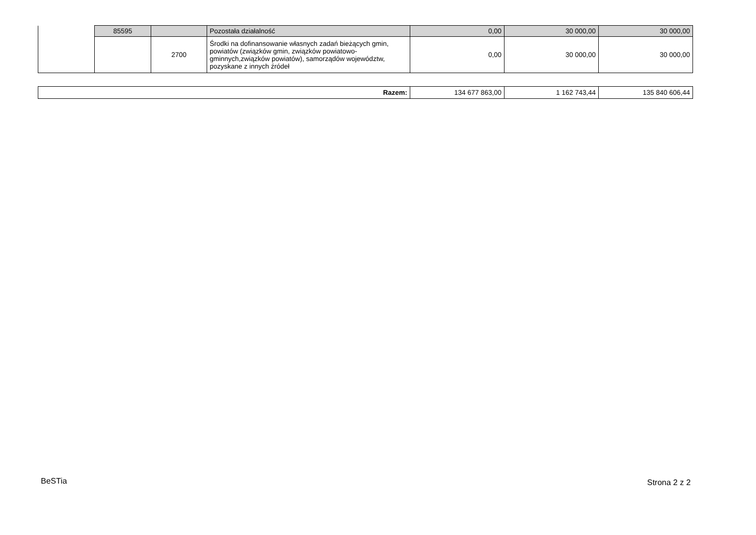| | 85595 | | Pozostała działalność | 0,00 | 30 000,00 | 30 000,00 |
| | | 2700 | Środki na dofinansowanie własnych zadań bieżących gmin, powiatów (związków gmin, związków powiatowo-gminnych,związków powiatów), samorządów województw, pozyskane z innych źródeł | 0,00 | 30 000,00 | 30 000,00 |
| Razem: | 134 677 863,00 | 1 162 743,44 | 135 840 606,44 |
BeSTia Strona 2 z 2